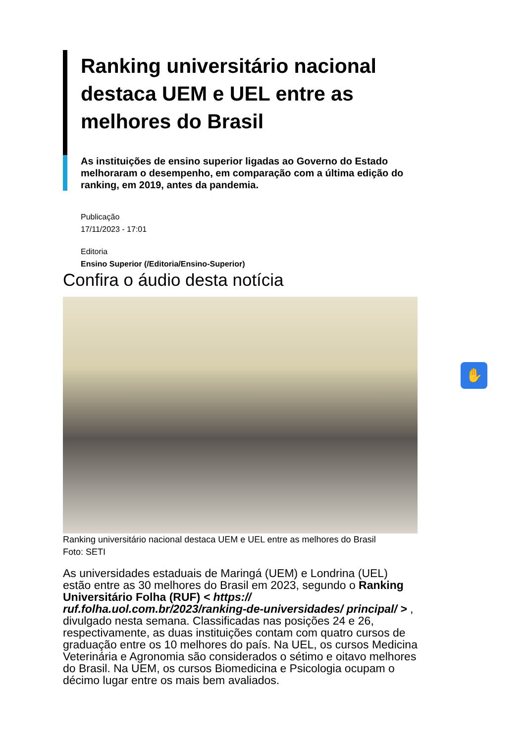Ranking universitário nacional destaca UEM e UEL entre as melhores do Brasil
As instituições de ensino superior ligadas ao Governo do Estado melhoraram o desempenho, em comparação com a última edição do ranking, em 2019, antes da pandemia.
Publicação
17/11/2023 - 17:01
Editoria
Ensino Superior (/Editoria/Ensino-Superior)
Confira o áudio desta notícia
Ranking universitário nacional destaca UEM e UEL entre as melhores do Brasil
Foto: SETI
As universidades estaduais de Maringá (UEM) e Londrina (UEL) estão entre as 30 melhores do Brasil em 2023, segundo o Ranking Universitário Folha (RUF) < https:// ruf.folha.uol.com.br/2023/ranking-de-universidades/ principal/ > , divulgado nesta semana. Classificadas nas posições 24 e 26, respectivamente, as duas instituições contam com quatro cursos de graduação entre os 10 melhores do país. Na UEL, os cursos Medicina Veterinária e Agronomia são considerados o sétimo e oitavo melhores do Brasil. Na UEM, os cursos Biomedicina e Psicologia ocupam o décimo lugar entre os mais bem avaliados.
✋